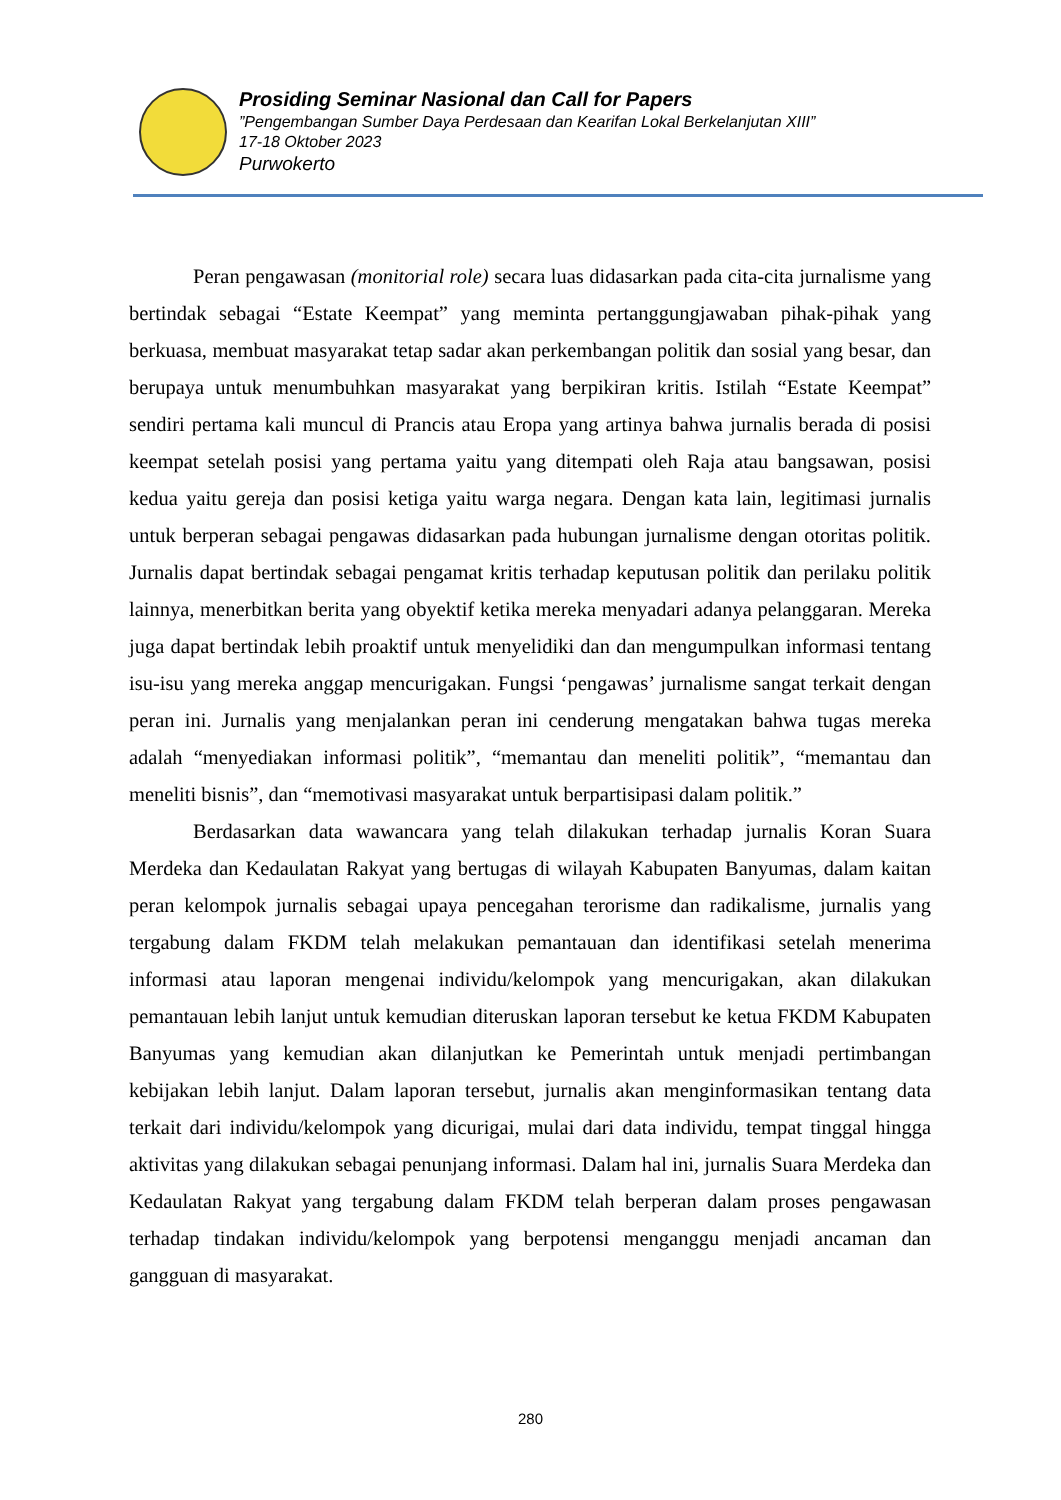Prosiding Seminar Nasional dan Call for Papers
”Pengembangan Sumber Daya Perdesaan dan Kearifan Lokal Berkelanjutan XIII”
17-18 Oktober 2023
Purwokerto
Peran pengawasan (monitorial role) secara luas didasarkan pada cita-cita jurnalisme yang bertindak sebagai “Estate Keempat” yang meminta pertanggungjawaban pihak-pihak yang berkuasa, membuat masyarakat tetap sadar akan perkembangan politik dan sosial yang besar, dan berupaya untuk menumbuhkan masyarakat yang berpikiran kritis. Istilah “Estate Keempat” sendiri pertama kali muncul di Prancis atau Eropa yang artinya bahwa jurnalis berada di posisi keempat setelah posisi yang pertama yaitu yang ditempati oleh Raja atau bangsawan, posisi kedua yaitu gereja dan posisi ketiga yaitu warga negara. Dengan kata lain, legitimasi jurnalis untuk berperan sebagai pengawas didasarkan pada hubungan jurnalisme dengan otoritas politik. Jurnalis dapat bertindak sebagai pengamat kritis terhadap keputusan politik dan perilaku politik lainnya, menerbitkan berita yang obyektif ketika mereka menyadari adanya pelanggaran. Mereka juga dapat bertindak lebih proaktif untuk menyelidiki dan dan mengumpulkan informasi tentang isu-isu yang mereka anggap mencurigakan. Fungsi ‘pengawas’ jurnalisme sangat terkait dengan peran ini. Jurnalis yang menjalankan peran ini cenderung mengatakan bahwa tugas mereka adalah “menyediakan informasi politik”, “memantau dan meneliti politik”, “memantau dan meneliti bisnis”, dan “memotivasi masyarakat untuk berpartisipasi dalam politik.”
Berdasarkan data wawancara yang telah dilakukan terhadap jurnalis Koran Suara Merdeka dan Kedaulatan Rakyat yang bertugas di wilayah Kabupaten Banyumas, dalam kaitan peran kelompok jurnalis sebagai upaya pencegahan terorisme dan radikalisme, jurnalis yang tergabung dalam FKDM telah melakukan pemantauan dan identifikasi setelah menerima informasi atau laporan mengenai individu/kelompok yang mencurigakan, akan dilakukan pemantauan lebih lanjut untuk kemudian diteruskan laporan tersebut ke ketua FKDM Kabupaten Banyumas yang kemudian akan dilanjutkan ke Pemerintah untuk menjadi pertimbangan kebijakan lebih lanjut. Dalam laporan tersebut, jurnalis akan menginformasikan tentang data terkait dari individu/kelompok yang dicurigai, mulai dari data individu, tempat tinggal hingga aktivitas yang dilakukan sebagai penunjang informasi. Dalam hal ini, jurnalis Suara Merdeka dan Kedaulatan Rakyat yang tergabung dalam FKDM telah berperan dalam proses pengawasan terhadap tindakan individu/kelompok yang berpotensi menganggu menjadi ancaman dan gangguan di masyarakat.
280